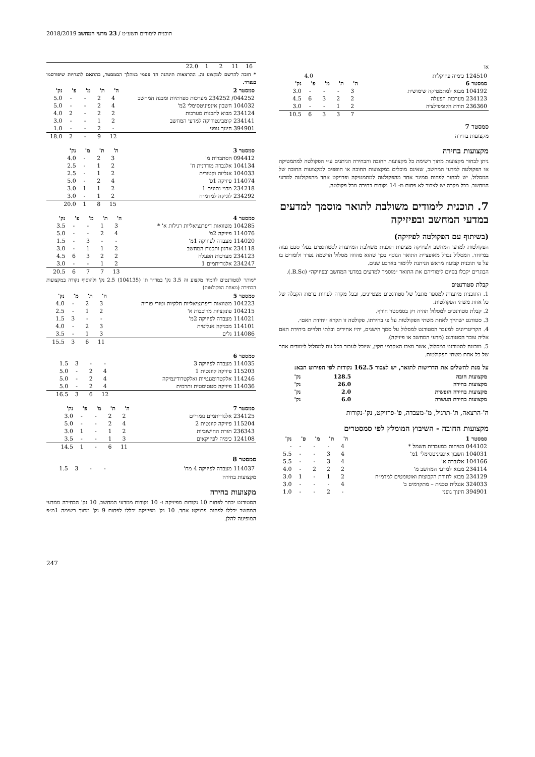2018/2019 תוכנית לימודים תשע״ט / 23 מדעי המחשב
או
| 124510 כימיה פיזיקלית | 4.0 |
| סמסטר 6 | ה' | ת' | מ' | פ' | נק' |
| --- | --- | --- | --- | --- | --- |
| 104192 מבוא למתמטיקה שימושית | 3 | - | - | - | 3.0 |
| 234123 מערכות הפעלה | 2 | 2 | 3 | 6 | 4.5 |
| 236360 תורת הקומפילציה | 2 | 1 | - | - | 3.0 |
| | 7 | 3 | 3 | 6 | 10.5 |
סמסטר 7
מקצועות בחירה
מקצועות בחירה
ניתן לבחור מקצועות מתוך רשימת כל מקצועות החובה והבחירה הניתנים ע״י הפקולטה למתמטיקה או הפקולטה למדעי המחשב, שאינם מוכלים במקצועות החובה או חופפים למקצועות החובה של המסלול. יש לבחור לפחות סמינר אחד מהפקולטה למתמטיקה ופרויקט אחד מהפקולטה למדעי המחשב. בכל מקרה יש לצבור לא פחות מ- 14 נקודות בחירה מכל פקולטה.
7. תוכנית לימודים משולבת לתואר מוסמך למדעים במדעי המחשב ובפיזיקה
(בשיתוף עם הפקולטה לפיזיקה)
הפקולטות למדעי המחשב ולפיזיקה מציעות תוכנית משולבת המיועדת לסטודנטים בעלי סכם גבוה במיוחד. המסלול נבדל מאופציית התואר הנוסף בכך שהוא מהווה מסלול הרשמה נפרד ולומדים בו על פי תוכנית קבועה מראש הניתנת ללימוד בארבע שנים.
הבוגרים יקבלו בסיום לימודיהם את התואר ״מוסמך למדעים במדעי המחשב ובפיזיקה״ (B.Sc.).
קבלת סטודנטים
1. התוכנית מיועדת למספר מוגבל של סטודנטים מצטיינים, ובכל מקרה לפחות ברמת הקבלה של כל אחת משתי הפקולטות.
2. קבלת סטודנטים למסלול תהיה רק בסמסטר חורף.
3. סטודנט ישתייך לאחת משתי הפקולטות על פי בחירתו. פקולטה זו תקרא ״יחידת האם״.
4. הקריטריונים למעבר הסטודנט למסלול על סמך הישגים, יהיו אחידים ובלתי תלויים ביחידת האם אליה עובר הסטודנט (מדעי המחשב או פיזיקה).
5. מובטח לסטודנט במסלול, אשר מצבו האקדמי תקין, שיוכל לעבור בכל עת למסלול לימודים אחר של כל אחת משתי הפקולטות.
על מנת להשלים את הדרישות לתואר, יש לצבור 162.5 נקודות לפי הפירוט הבא:
| מקצועות חובה | 128.5 | נק' |
| מקצועות בחירה | 26.0 | נק' |
| מקצועות בחירה חופשית | 2.0 | נק' |
| מקצועות בחירת העשרה | 6.0 | נק' |
ה'-הרצאה, ת'-תרגיל, מ'-מעבדה, פ'-פרויקט, נק'-נקודות
מקצועות החובה - השיבוץ המומלץ לפי סמסטרים
| סמסטר 1 | ה' | ת' | מ' | פ' | נק' |
| --- | --- | --- | --- | --- | --- |
| 044102 בטיחות במעבדות חשמל * | 4 | - | - | - | - |
| 104031 חשבון אינפיניטסימלי 1מ' | 4 | 3 | - | - | 5.5 |
| 104166 אלגברה א' | 4 | 3 | - | - | 5.5 |
| 234114 מבוא למדעי המחשב מ' | 2 | 2 | 2 | - | 4.0 |
| 234129 מבוא לתורת הקבוצות ואוטומטים למדמ״ח | 2 | 1 | - | 1 | 3.0 |
| 324033 אנגלית טכנית – מתקדמים ב' | 4 | - | - | - | 3.0 |
| 394901 חינוך גופני | - | 2 | - | - | 1.0 |
| 16 | 11 | 2 | 1 | 22.0 |
* חובה להרשם למקצוע זה. ההרצאות תינתנה חד פעמי במהלך הסמסטר, בהתאם להנחיות שיפורסמו בנפרד.
| סמסטר 2 | ה' | ת' | מ' | פ' | נק' |
| --- | --- | --- | --- | --- | --- |
| 044252/ 234252 מערכות ספרתיות ומבנה המחשב | 4 | 2 | - | - | 5.0 |
| 104032 חשבון אינפיניטסימלי 2מ' | 4 | 2 | - | - | 5.0 |
| 234124 מבוא לתכנות מערכות | 2 | 2 | - | 2 | 4.0 |
| 234141 קומבינטוריקה למדעי המחשב | 2 | 1 | - | - | 3.0 |
| 394901 חינוך גופני | - | 2 | - | - | 1.0 |
| | 12 | 9 | - | 2 | 18.0 |
| סמסטר 3 | ה' | ת' | מ' | נק' |
| --- | --- | --- | --- | --- |
| 094412 הסתברות מ' | 3 | 2 | - | 4.0 |
| 104134 אלגברה מודרנית ח' | 2 | 1 | - | 2.5 |
| 104033 אנליזה וקטורית | 2 | 1 | - | 2.5 |
| 114074 פיזיקה 1פ' | 4 | 2 | - | 5.0 |
| 234218 מבני נתונים 1 | 2 | 1 | 1 | 3.0 |
| 234292 לוגיקה למדמ״ח | 2 | 1 | - | 3.0 |
| | 15 | 8 | 1 | 20.0 |
| סמסטר 4 | ה' | ת' | מ' | פ' | נק' |
| --- | --- | --- | --- | --- | --- |
| 104285 משוואות דיפרנציאליות רגילות א' * | 3 | 1 | - | - | 3.5 |
| 114076 פיזיקה 2פ' | 4 | 2 | - | - | 5.0 |
| 114020 מעבדה לפיזיקה 1מ' | - | - | 3 | - | 1.5 |
| 234118 ארגון ותכנות המחשב | 2 | 1 | 1 | - | 3.0 |
| 234123 מערכות הפעלה | 2 | 2 | 3 | 6 | 4.5 |
| 234247 אלגוריתמים 1 | 2 | 1 | - | - | 3.0 |
| | 13 | 7 | 7 | 6 | 20.5 |
*מותר לסטודנטים להמיר מקצוע זה 3.5 נק' במד״ר ת' (104135) 2.5 נק' ולהוסיף נקודה במקצועות הבחירה (מאחת הפקולטות)
| סמסטר 5 | ה' | ת' | מ' | נק' |
| --- | --- | --- | --- | --- |
| 104223 משוואות דיפרנציאליות חלקיות וטורי פוריה | 3 | 2 | - | 4.0 |
| 104215 פונקציות מרוכבות א' | 2 | 1 | - | 2.5 |
| 114021 מעבדה לפיזיקה 2מ' | - | - | 3 | 1.5 |
| 114101 מכניקה אנליטית | 3 | 2 | - | 4.0 |
| 114086 גלים | 3 | 1 | - | 3.5 |
| | 11 | 6 | 3 | 15.5 |
| סמסטר 6 | | | | |
| --- | --- | --- | --- | --- |
| 114035 מעבדה לפיזיקה 3 | - | - | 3 | 1.5 |
| 115203 פיזיקה קוונטית 1 | 4 | 2 | - | 5.0 |
| 114246 אלקטרומגנטיות ואלקטרודינמיקה | 4 | 2 | - | 5.0 |
| 114036 פיזיקה סטטיסטית ותרמית | 4 | 2 | - | 5.0 |
| | 12 | 6 | 3 | 16.5 |
| סמסטר 7 | ה' | ת' | מ' | פ' | נק' |
| --- | --- | --- | --- | --- | --- |
| 234125 אלגוריתמים נומריים | 2 | 2 | - | - | 3.0 |
| 115204 פיזיקה קוונטית 2 | 4 | 2 | - | - | 5.0 |
| 236343 תורת החישוביות | 2 | 1 | - | 1 | 3.0 |
| 124108 כימיה לפיזיקאים | 3 | 1 | - | - | 3.5 |
| | 11 | 6 | - | 1 | 14.5 |
סמסטר 8
| 114037 מעבדה לפיזיקה 4 מח' | - | - | 3 | 1.5 |
מקצועות בחירה
מקצועות בחירה
הסטודנט יבחר לפחות 10 נקודות מפיזיקה ו- 10 נקודות ממדעי המחשב. 10 נק' הבחירה ממדעי המחשב יכללו לפחות פרויקט אחד. 10 נק' מפיזיקה יכללו לפחות 9 נק' מתוך רשימה 1מ״פ המופיעה להלן.
247